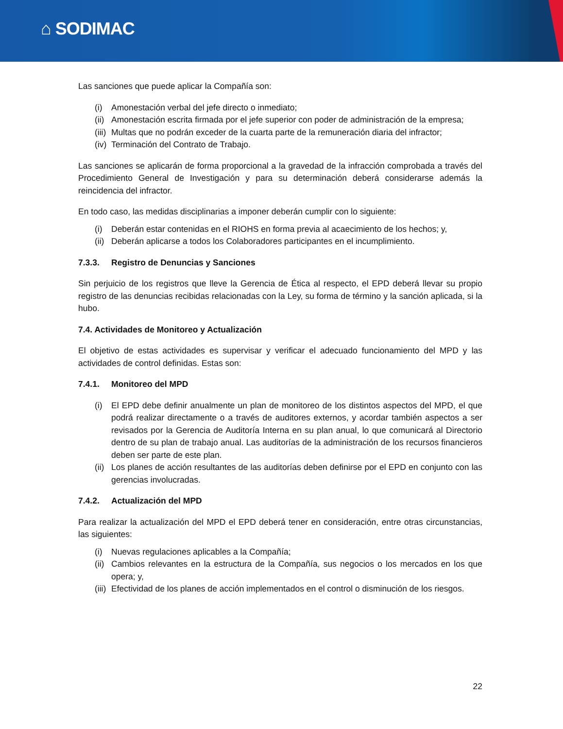⌂ SODIMAC
Las sanciones que puede aplicar la Compañía son:
(i) Amonestación verbal del jefe directo o inmediato;
(ii) Amonestación escrita firmada por el jefe superior con poder de administración de la empresa;
(iii) Multas que no podrán exceder de la cuarta parte de la remuneración diaria del infractor;
(iv) Terminación del Contrato de Trabajo.
Las sanciones se aplicarán de forma proporcional a la gravedad de la infracción comprobada a través del Procedimiento General de Investigación y para su determinación deberá considerarse además la reincidencia del infractor.
En todo caso, las medidas disciplinarias a imponer deberán cumplir con lo siguiente:
(i) Deberán estar contenidas en el RIOHS en forma previa al acaecimiento de los hechos; y,
(ii) Deberán aplicarse a todos los Colaboradores participantes en el incumplimiento.
7.3.3. Registro de Denuncias y Sanciones
Sin perjuicio de los registros que lleve la Gerencia de Ética al respecto, el EPD deberá llevar su propio registro de las denuncias recibidas relacionadas con la Ley, su forma de término y la sanción aplicada, si la hubo.
7.4. Actividades de Monitoreo y Actualización
El objetivo de estas actividades es supervisar y verificar el adecuado funcionamiento del MPD y las actividades de control definidas. Estas son:
7.4.1. Monitoreo del MPD
(i) El EPD debe definir anualmente un plan de monitoreo de los distintos aspectos del MPD, el que podrá realizar directamente o a través de auditores externos, y acordar también aspectos a ser revisados por la Gerencia de Auditoría Interna en su plan anual, lo que comunicará al Directorio dentro de su plan de trabajo anual. Las auditorías de la administración de los recursos financieros deben ser parte de este plan.
(ii) Los planes de acción resultantes de las auditorías deben definirse por el EPD en conjunto con las gerencias involucradas.
7.4.2. Actualización del MPD
Para realizar la actualización del MPD el EPD deberá tener en consideración, entre otras circunstancias, las siguientes:
(i) Nuevas regulaciones aplicables a la Compañía;
(ii) Cambios relevantes en la estructura de la Compañía, sus negocios o los mercados en los que opera; y,
(iii) Efectividad de los planes de acción implementados en el control o disminución de los riesgos.
22